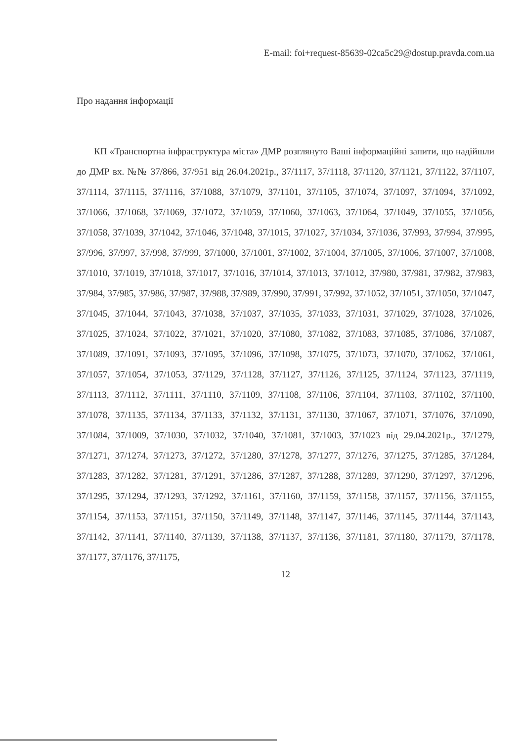E-mail: foi+request-85639-02ca5c29@dostup.pravda.com.ua
Про надання інформації
КП «Транспортна інфраструктура міста» ДМР розглянуто Ваші інформаційні запити, що надійшли до ДМР вх. №№ 37/866, 37/951 від 26.04.2021р., 37/1117, 37/1118, 37/1120, 37/1121, 37/1122, 37/1107, 37/1114, 37/1115, 37/1116, 37/1088, 37/1079, 37/1101, 37/1105, 37/1074, 37/1097, 37/1094, 37/1092, 37/1066, 37/1068, 37/1069, 37/1072, 37/1059, 37/1060, 37/1063, 37/1064, 37/1049, 37/1055, 37/1056, 37/1058, 37/1039, 37/1042, 37/1046, 37/1048, 37/1015, 37/1027, 37/1034, 37/1036, 37/993, 37/994, 37/995, 37/996, 37/997, 37/998, 37/999, 37/1000, 37/1001, 37/1002, 37/1004, 37/1005, 37/1006, 37/1007, 37/1008, 37/1010, 37/1019, 37/1018, 37/1017, 37/1016, 37/1014, 37/1013, 37/1012, 37/980, 37/981, 37/982, 37/983, 37/984, 37/985, 37/986, 37/987, 37/988, 37/989, 37/990, 37/991, 37/992, 37/1052, 37/1051, 37/1050, 37/1047, 37/1045, 37/1044, 37/1043, 37/1038, 37/1037, 37/1035, 37/1033, 37/1031, 37/1029, 37/1028, 37/1026, 37/1025, 37/1024, 37/1022, 37/1021, 37/1020, 37/1080, 37/1082, 37/1083, 37/1085, 37/1086, 37/1087, 37/1089, 37/1091, 37/1093, 37/1095, 37/1096, 37/1098, 37/1075, 37/1073, 37/1070, 37/1062, 37/1061, 37/1057, 37/1054, 37/1053, 37/1129, 37/1128, 37/1127, 37/1126, 37/1125, 37/1124, 37/1123, 37/1119, 37/1113, 37/1112, 37/1111, 37/1110, 37/1109, 37/1108, 37/1106, 37/1104, 37/1103, 37/1102, 37/1100, 37/1078, 37/1135, 37/1134, 37/1133, 37/1132, 37/1131, 37/1130, 37/1067, 37/1071, 37/1076, 37/1090, 37/1084, 37/1009, 37/1030, 37/1032, 37/1040, 37/1081, 37/1003, 37/1023 від 29.04.2021р., 37/1279, 37/1271, 37/1274, 37/1273, 37/1272, 37/1280, 37/1278, 37/1277, 37/1276, 37/1275, 37/1285, 37/1284, 37/1283, 37/1282, 37/1281, 37/1291, 37/1286, 37/1287, 37/1288, 37/1289, 37/1290, 37/1297, 37/1296, 37/1295, 37/1294, 37/1293, 37/1292, 37/1161, 37/1160, 37/1159, 37/1158, 37/1157, 37/1156, 37/1155, 37/1154, 37/1153, 37/1151, 37/1150, 37/1149, 37/1148, 37/1147, 37/1146, 37/1145, 37/1144, 37/1143, 37/1142, 37/1141, 37/1140, 37/1139, 37/1138, 37/1137, 37/1136, 37/1181, 37/1180, 37/1179, 37/1178, 37/1177, 37/1176, 37/1175,
12